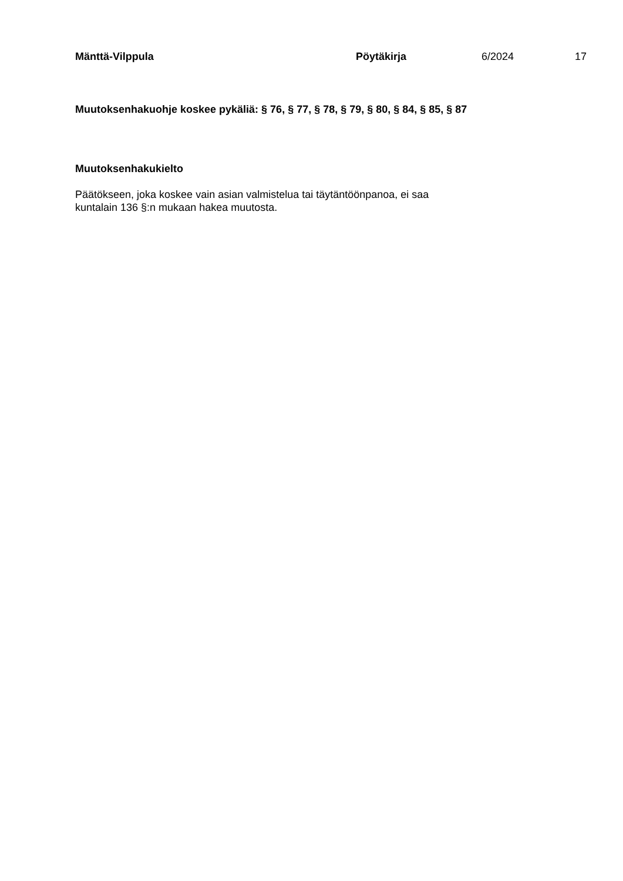Mänttä-Vilppula Pöytäkirja 6/2024 17
Muutoksenhakuohje koskee pykäliä: § 76, § 77, § 78, § 79, § 80, § 84, § 85, § 87
Muutoksenhakukielto
Päätökseen, joka koskee vain asian valmistelua tai täytäntöönpanoa, ei saa
kuntalain 136 §:n mukaan hakea muutosta.